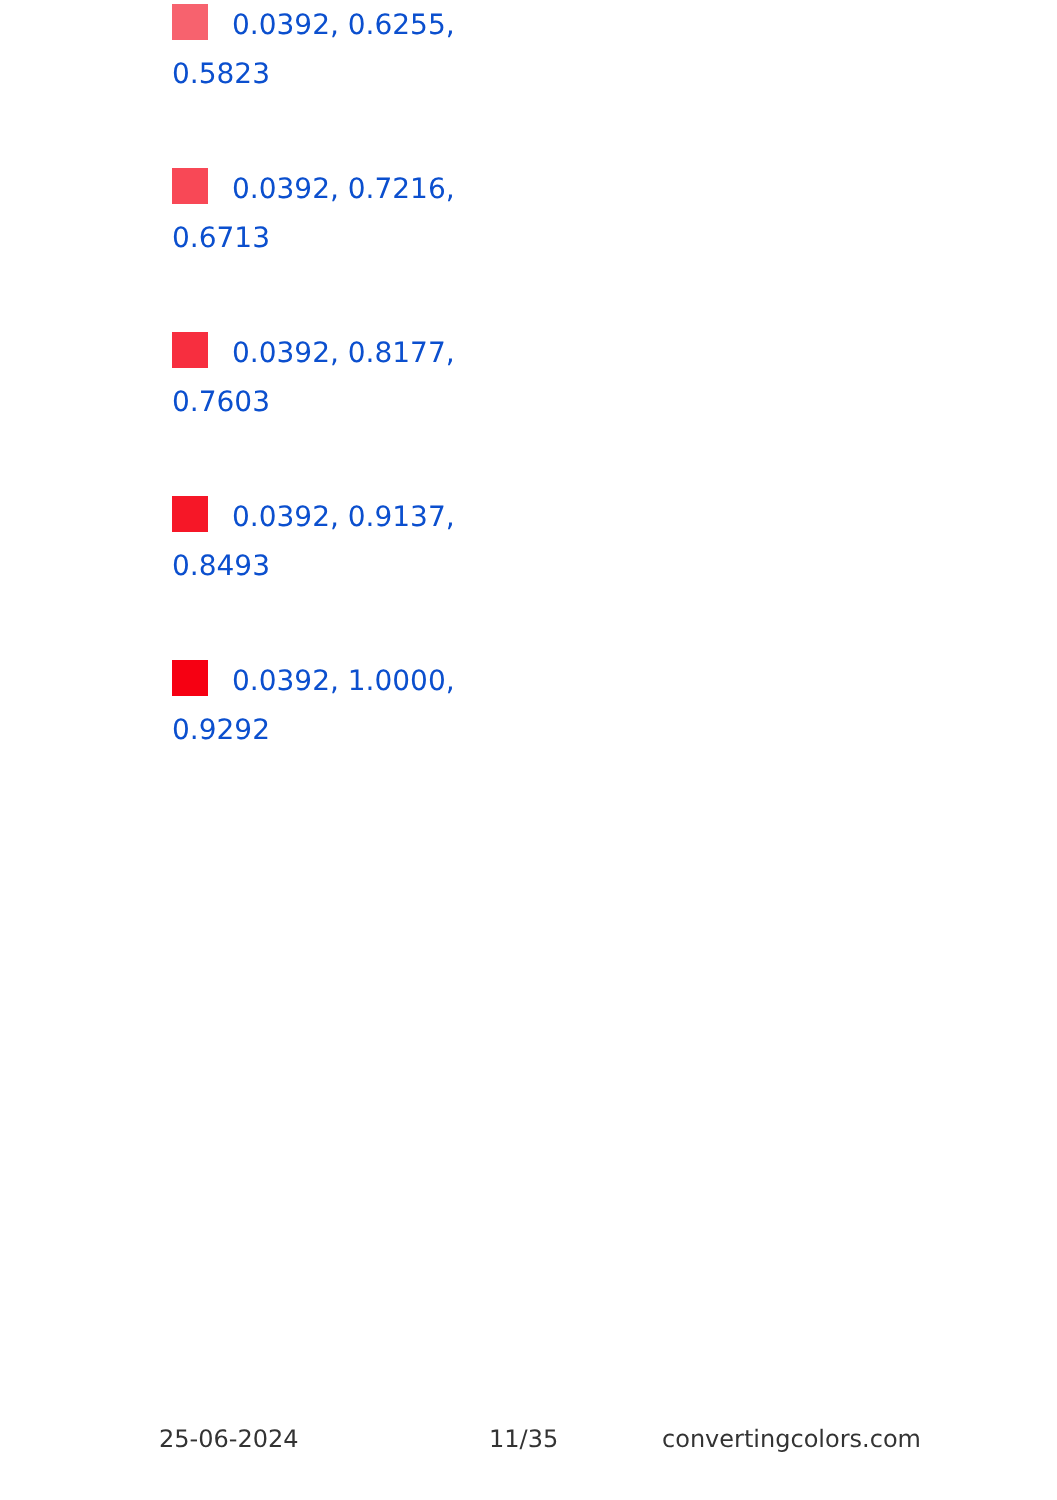0.0392, 0.6255, 0.5823
0.0392, 0.7216, 0.6713
0.0392, 0.8177, 0.7603
0.0392, 0.9137, 0.8493
0.0392, 1.0000, 0.9292
25-06-2024 11/35 convertingcolors.com